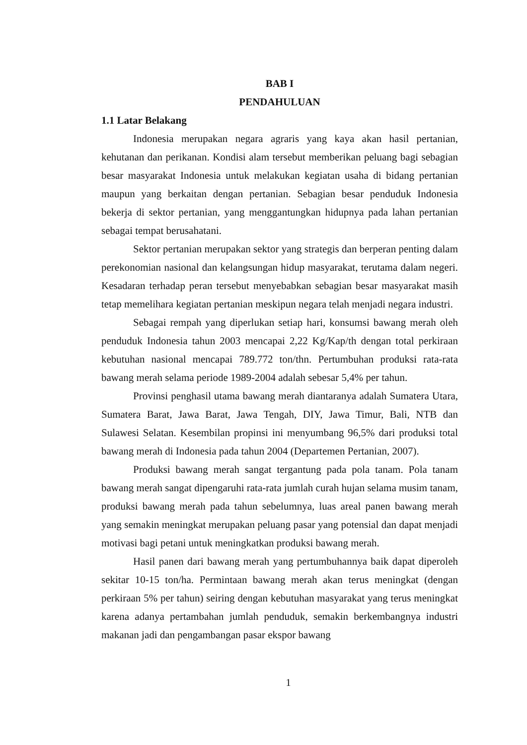BAB I
PENDAHULUAN
1.1 Latar Belakang
Indonesia merupakan negara agraris yang kaya akan hasil pertanian, kehutanan dan perikanan. Kondisi alam tersebut memberikan peluang bagi sebagian besar masyarakat Indonesia untuk melakukan kegiatan usaha di bidang pertanian maupun yang berkaitan dengan pertanian. Sebagian besar penduduk Indonesia bekerja di sektor pertanian, yang menggantungkan hidupnya pada lahan pertanian sebagai tempat berusahatani.
Sektor pertanian merupakan sektor yang strategis dan berperan penting dalam perekonomian nasional dan kelangsungan hidup masyarakat, terutama dalam negeri. Kesadaran terhadap peran tersebut menyebabkan sebagian besar masyarakat masih tetap memelihara kegiatan pertanian meskipun negara telah menjadi negara industri.
Sebagai rempah yang diperlukan setiap hari, konsumsi bawang merah oleh penduduk Indonesia tahun 2003 mencapai 2,22 Kg/Kap/th dengan total perkiraan kebutuhan nasional mencapai 789.772 ton/thn. Pertumbuhan produksi rata-rata bawang merah selama periode 1989-2004 adalah sebesar 5,4% per tahun.
Provinsi penghasil utama bawang merah diantaranya adalah Sumatera Utara, Sumatera Barat, Jawa Barat, Jawa Tengah, DIY, Jawa Timur, Bali, NTB dan Sulawesi Selatan. Kesembilan propinsi ini menyumbang 96,5% dari produksi total bawang merah di Indonesia pada tahun 2004 (Departemen Pertanian, 2007).
Produksi bawang merah sangat tergantung pada pola tanam. Pola tanam bawang merah sangat dipengaruhi rata-rata jumlah curah hujan selama musim tanam, produksi bawang merah pada tahun sebelumnya, luas areal panen bawang merah yang semakin meningkat merupakan peluang pasar yang potensial dan dapat menjadi motivasi bagi petani untuk meningkatkan produksi bawang merah.
Hasil panen dari bawang merah yang pertumbuhannya baik dapat diperoleh sekitar 10-15 ton/ha. Permintaan bawang merah akan terus meningkat (dengan perkiraan 5% per tahun) seiring dengan kebutuhan masyarakat yang terus meningkat karena adanya pertambahan jumlah penduduk, semakin berkembangnya industri makanan jadi dan pengambangan pasar ekspor bawang
1